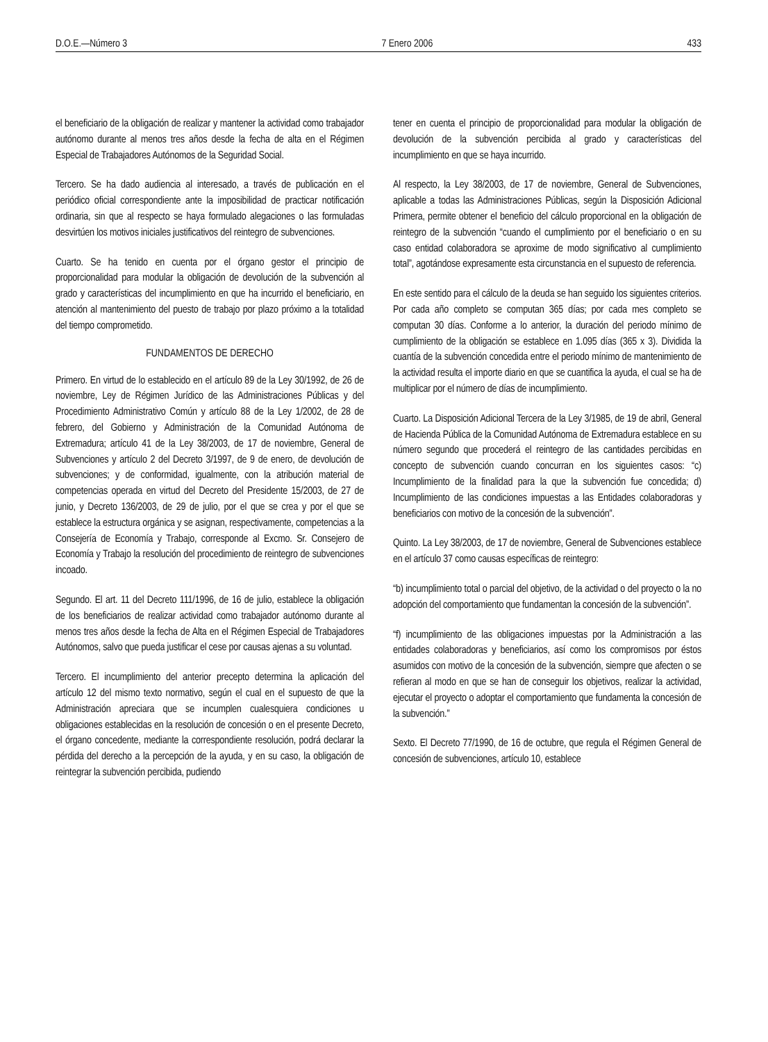D.O.E.—Número 3 7 Enero 2006 433
el beneficiario de la obligación de realizar y mantener la actividad como trabajador autónomo durante al menos tres años desde la fecha de alta en el Régimen Especial de Trabajadores Autónomos de la Seguridad Social.
Tercero. Se ha dado audiencia al interesado, a través de publicación en el periódico oficial correspondiente ante la imposibilidad de practicar notificación ordinaria, sin que al respecto se haya formulado alegaciones o las formuladas desvirtúen los motivos iniciales justificativos del reintegro de subvenciones.
Cuarto. Se ha tenido en cuenta por el órgano gestor el principio de proporcionalidad para modular la obligación de devolución de la subvención al grado y características del incumplimiento en que ha incurrido el beneficiario, en atención al mantenimiento del puesto de trabajo por plazo próximo a la totalidad del tiempo comprometido.
FUNDAMENTOS DE DERECHO
Primero. En virtud de lo establecido en el artículo 89 de la Ley 30/1992, de 26 de noviembre, Ley de Régimen Jurídico de las Administraciones Públicas y del Procedimiento Administrativo Común y artículo 88 de la Ley 1/2002, de 28 de febrero, del Gobierno y Administración de la Comunidad Autónoma de Extremadura; artículo 41 de la Ley 38/2003, de 17 de noviembre, General de Subvenciones y artículo 2 del Decreto 3/1997, de 9 de enero, de devolución de subvenciones; y de conformidad, igualmente, con la atribución material de competencias operada en virtud del Decreto del Presidente 15/2003, de 27 de junio, y Decreto 136/2003, de 29 de julio, por el que se crea y por el que se establece la estructura orgánica y se asignan, respectivamente, competencias a la Consejería de Economía y Trabajo, corresponde al Excmo. Sr. Consejero de Economía y Trabajo la resolución del procedimiento de reintegro de subvenciones incoado.
Segundo. El art. 11 del Decreto 111/1996, de 16 de julio, establece la obligación de los beneficiarios de realizar actividad como trabajador autónomo durante al menos tres años desde la fecha de Alta en el Régimen Especial de Trabajadores Autónomos, salvo que pueda justificar el cese por causas ajenas a su voluntad.
Tercero. El incumplimiento del anterior precepto determina la aplicación del artículo 12 del mismo texto normativo, según el cual en el supuesto de que la Administración apreciara que se incumplen cualesquiera condiciones u obligaciones establecidas en la resolución de concesión o en el presente Decreto, el órgano concedente, mediante la correspondiente resolución, podrá declarar la pérdida del derecho a la percepción de la ayuda, y en su caso, la obligación de reintegrar la subvención percibida, pudiendo
tener en cuenta el principio de proporcionalidad para modular la obligación de devolución de la subvención percibida al grado y características del incumplimiento en que se haya incurrido.
Al respecto, la Ley 38/2003, de 17 de noviembre, General de Subvenciones, aplicable a todas las Administraciones Públicas, según la Disposición Adicional Primera, permite obtener el beneficio del cálculo proporcional en la obligación de reintegro de la subvención “cuando el cumplimiento por el beneficiario o en su caso entidad colaboradora se aproxime de modo significativo al cumplimiento total”, agotándose expresamente esta circunstancia en el supuesto de referencia.
En este sentido para el cálculo de la deuda se han seguido los siguientes criterios. Por cada año completo se computan 365 días; por cada mes completo se computan 30 días. Conforme a lo anterior, la duración del periodo mínimo de cumplimiento de la obligación se establece en 1.095 días (365 x 3). Dividida la cuantía de la subvención concedida entre el periodo mínimo de mantenimiento de la actividad resulta el importe diario en que se cuantifica la ayuda, el cual se ha de multiplicar por el número de días de incumplimiento.
Cuarto. La Disposición Adicional Tercera de la Ley 3/1985, de 19 de abril, General de Hacienda Pública de la Comunidad Autónoma de Extremadura establece en su número segundo que procederá el reintegro de las cantidades percibidas en concepto de subvención cuando concurran en los siguientes casos: “c) Incumplimiento de la finalidad para la que la subvención fue concedida; d) Incumplimiento de las condiciones impuestas a las Entidades colaboradoras y beneficiarios con motivo de la concesión de la subvención”.
Quinto. La Ley 38/2003, de 17 de noviembre, General de Subvenciones establece en el artículo 37 como causas específicas de reintegro:
“b) incumplimiento total o parcial del objetivo, de la actividad o del proyecto o la no adopción del comportamiento que fundamentan la concesión de la subvención”.
“f) incumplimiento de las obligaciones impuestas por la Administración a las entidades colaboradoras y beneficiarios, así como los compromisos por éstos asumidos con motivo de la concesión de la subvención, siempre que afecten o se refieran al modo en que se han de conseguir los objetivos, realizar la actividad, ejecutar el proyecto o adoptar el comportamiento que fundamenta la concesión de la subvención.”
Sexto. El Decreto 77/1990, de 16 de octubre, que regula el Régimen General de concesión de subvenciones, artículo 10, establece